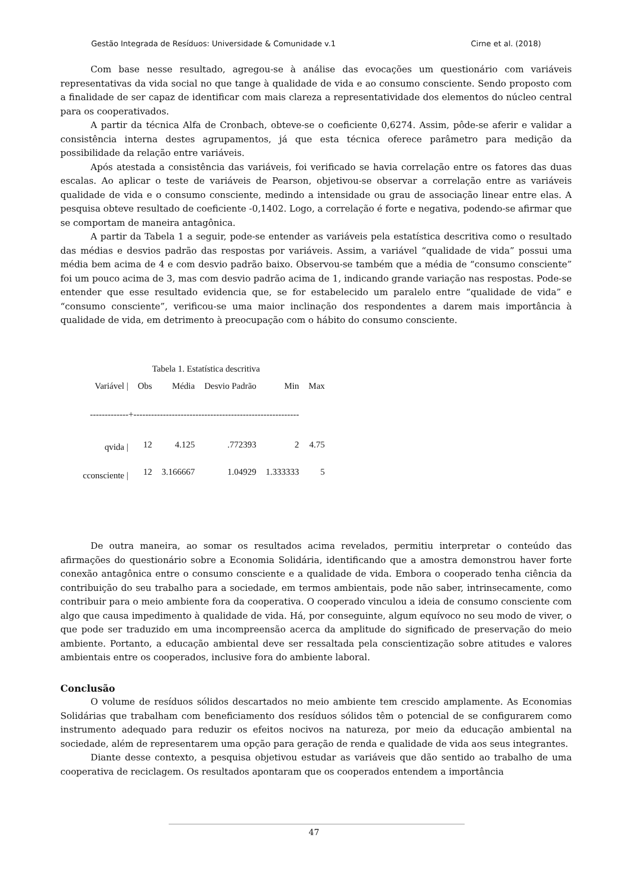Gestão Integrada de Resíduos: Universidade & Comunidade v.1 Cirne et al. (2018)
Com base nesse resultado, agregou-se à análise das evocações um questionário com variáveis representativas da vida social no que tange à qualidade de vida e ao consumo consciente. Sendo proposto com a finalidade de ser capaz de identificar com mais clareza a representatividade dos elementos do núcleo central para os cooperativados.
A partir da técnica Alfa de Cronbach, obteve-se o coeficiente 0,6274. Assim, pôde-se aferir e validar a consistência interna destes agrupamentos, já que esta técnica oferece parâmetro para medição da possibilidade da relação entre variáveis.
Após atestada a consistência das variáveis, foi verificado se havia correlação entre os fatores das duas escalas. Ao aplicar o teste de variáveis de Pearson, objetivou-se observar a correlação entre as variáveis qualidade de vida e o consumo consciente, medindo a intensidade ou grau de associação linear entre elas. A pesquisa obteve resultado de coeficiente -0,1402. Logo, a correlação é forte e negativa, podendo-se afirmar que se comportam de maneira antagônica.
A partir da Tabela 1 a seguir, pode-se entender as variáveis pela estatística descritiva como o resultado das médias e desvios padrão das respostas por variáveis. Assim, a variável “qualidade de vida” possui uma média bem acima de 4 e com desvio padrão baixo. Observou-se também que a média de “consumo consciente” foi um pouco acima de 3, mas com desvio padrão acima de 1, indicando grande variação nas respostas. Pode-se entender que esse resultado evidencia que, se for estabelecido um paralelo entre “qualidade de vida” e “consumo consciente”, verificou-se uma maior inclinação dos respondentes a darem mais importância à qualidade de vida, em detrimento à preocupação com o hábito do consumo consciente.
Tabela 1. Estatística descritiva
| Variável / | Obs | Média | Desvio Padrão | Min | Max |
| --- | --- | --- | --- | --- | --- |
| -------------+-------------------------------------------------------- | | | | | |
| qvida / | 12 | 4.125 | .772393 | 2 | 4.75 |
| cconsciente / | 12 | 3.166667 | 1.04929 | 1.333333 | 5 |
De outra maneira, ao somar os resultados acima revelados, permitiu interpretar o conteúdo das afirmações do questionário sobre a Economia Solidária, identificando que a amostra demonstrou haver forte conexão antagônica entre o consumo consciente e a qualidade de vida. Embora o cooperado tenha ciência da contribuição do seu trabalho para a sociedade, em termos ambientais, pode não saber, intrinsecamente, como contribuir para o meio ambiente fora da cooperativa. O cooperado vinculou a ideia de consumo consciente com algo que causa impedimento à qualidade de vida. Há, por conseguinte, algum equívoco no seu modo de viver, o que pode ser traduzido em uma incompreensão acerca da amplitude do significado de preservação do meio ambiente. Portanto, a educação ambiental deve ser ressaltada pela conscientização sobre atitudes e valores ambientais entre os cooperados, inclusive fora do ambiente laboral.
Conclusão
O volume de resíduos sólidos descartados no meio ambiente tem crescido amplamente. As Economias Solidárias que trabalham com beneficiamento dos resíduos sólidos têm o potencial de se configurarem como instrumento adequado para reduzir os efeitos nocivos na natureza, por meio da educação ambiental na sociedade, além de representarem uma opção para geração de renda e qualidade de vida aos seus integrantes.
Diante desse contexto, a pesquisa objetivou estudar as variáveis que dão sentido ao trabalho de uma cooperativa de reciclagem. Os resultados apontaram que os cooperados entendem a importância
47